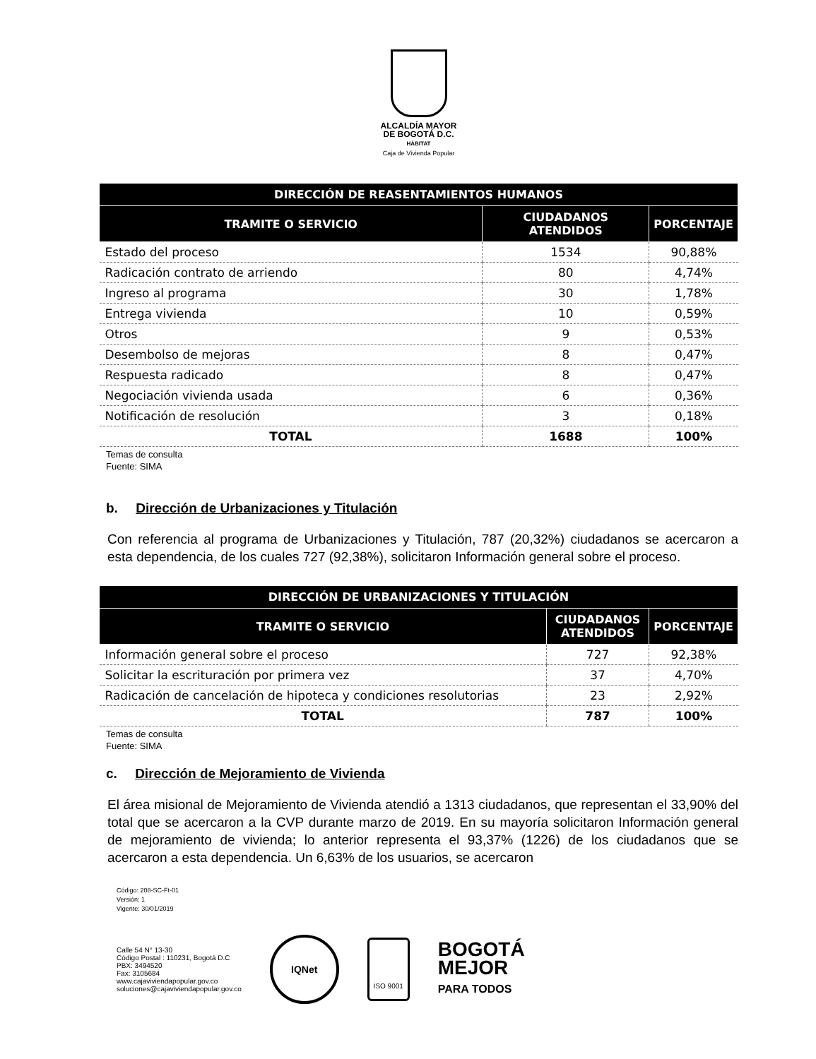ALCALDÍA MAYOR
DE BOGOTÁ D.C.
HÁBITAT
Caja de Vivienda Popular
| DIRECCIÓN DE REASENTAMIENTOS HUMANOS | | |
| --- | --- | --- |
| TRAMITE O SERVICIO | CIUDADANOS ATENDIDOS | PORCENTAJE |
| Estado del proceso | 1534 | 90,88% |
| Radicación contrato de arriendo | 80 | 4,74% |
| Ingreso al programa | 30 | 1,78% |
| Entrega vivienda | 10 | 0,59% |
| Otros | 9 | 0,53% |
| Desembolso de mejoras | 8 | 0,47% |
| Respuesta radicado | 8 | 0,47% |
| Negociación vivienda usada | 6 | 0,36% |
| Notificación de resolución | 3 | 0,18% |
| TOTAL | 1688 | 100% |
Temas de consulta
Fuente: SIMA
b. Dirección de Urbanizaciones y Titulación
Con referencia al programa de Urbanizaciones y Titulación, 787 (20,32%) ciudadanos se acercaron a esta dependencia, de los cuales 727 (92,38%), solicitaron Información general sobre el proceso.
| DIRECCIÓN DE URBANIZACIONES Y TITULACIÓN | | |
| --- | --- | --- |
| TRAMITE O SERVICIO | CIUDADANOS ATENDIDOS | PORCENTAJE |
| Información general sobre el proceso | 727 | 92,38% |
| Solicitar la escrituración por primera vez | 37 | 4,70% |
| Radicación de cancelación de hipoteca y condiciones resolutorias | 23 | 2,92% |
| TOTAL | 787 | 100% |
Temas de consulta
Fuente: SIMA
c. Dirección de Mejoramiento de Vivienda
El área misional de Mejoramiento de Vivienda atendió a 1313 ciudadanos, que representan el 33,90% del total que se acercaron a la CVP durante marzo de 2019. En su mayoría solicitaron Información general de mejoramiento de vivienda; lo anterior representa el 93,37% (1226) de los ciudadanos que se acercaron a esta dependencia. Un 6,63% de los usuarios, se acercaron
Código: 208-SC-Ft-01
Versión: 1
Vigente: 30/01/2019
Calle 54 N° 13-30
Código Postal : 110231, Bogotá D.C
PBX: 3494520
Fax: 3105684
www.cajaviviendapopular.gov.co
soluciones@cajaviviendapopular.gov.co
IQNet
ISO 9001
BOGOTÁ
MEJOR
PARA TODOS